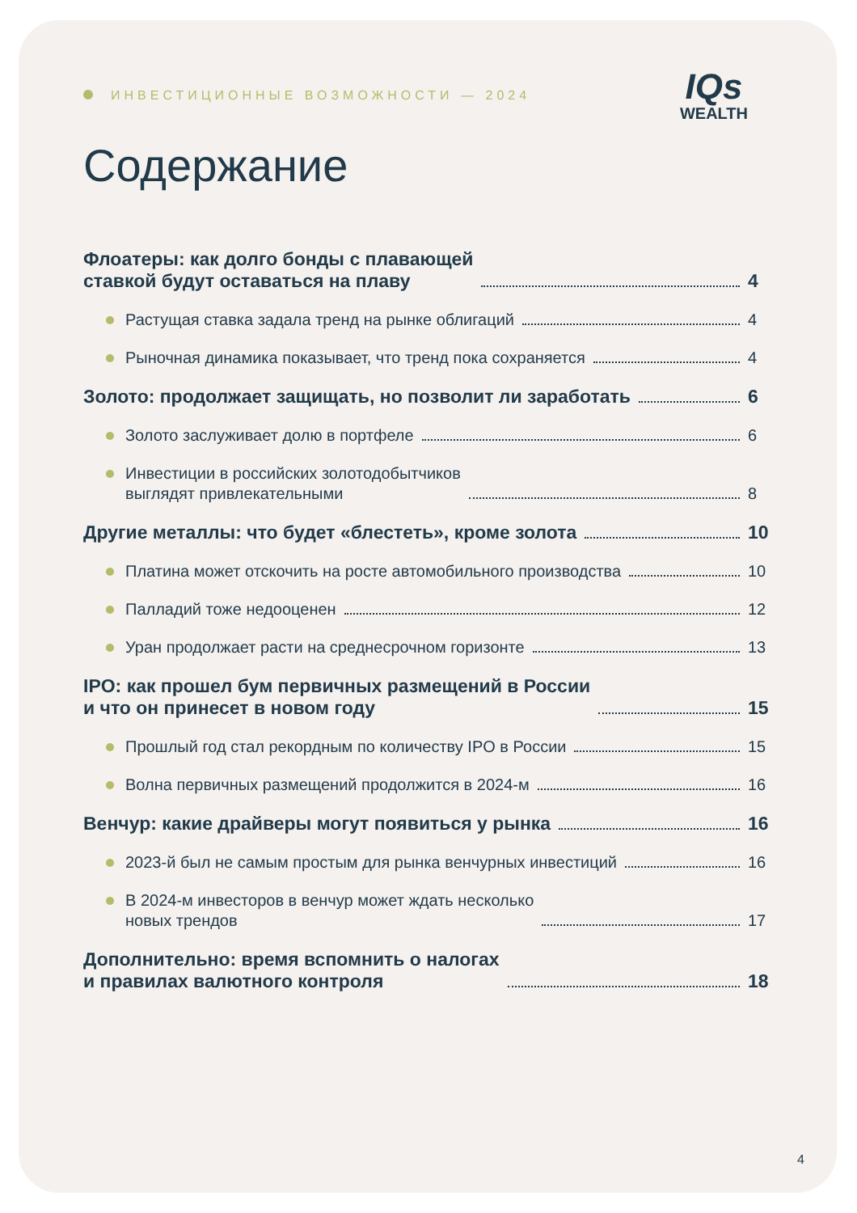ИНВЕСТИЦИОННЫЕ ВОЗМОЖНОСТИ — 2024
IQs
WEALTH
Содержание
Флоатеры: как долго бонды с плавающей
ставкой будут оставаться на плаву
4
Растущая ставка задала тренд на рынке облигаций
4
Рыночная динамика показывает, что тренд пока сохраняется
4
Золото: продолжает защищать, но позволит ли заработать
6
Золото заслуживает долю в портфеле
6
Инвестиции в российских золотодобытчиков
выглядят привлекательными
8
Другие металлы: что будет «блестеть», кроме золота
10
Платина может отскочить на росте автомобильного производства
10
Палладий тоже недооценен
12
Уран продолжает расти на среднесрочном горизонте
13
IPO: как прошел бум первичных размещений в России
и что он принесет в новом году
15
Прошлый год стал рекордным по количеству IPO в России
15
Волна первичных размещений продолжится в 2024-м
16
Венчур: какие драйверы могут появиться у рынка
16
2023-й был не самым простым для рынка венчурных инвестиций
16
В 2024-м инвесторов в венчур может ждать несколько
новых трендов
17
Дополнительно: время вспомнить о налогах
и правилах валютного контроля
18
4